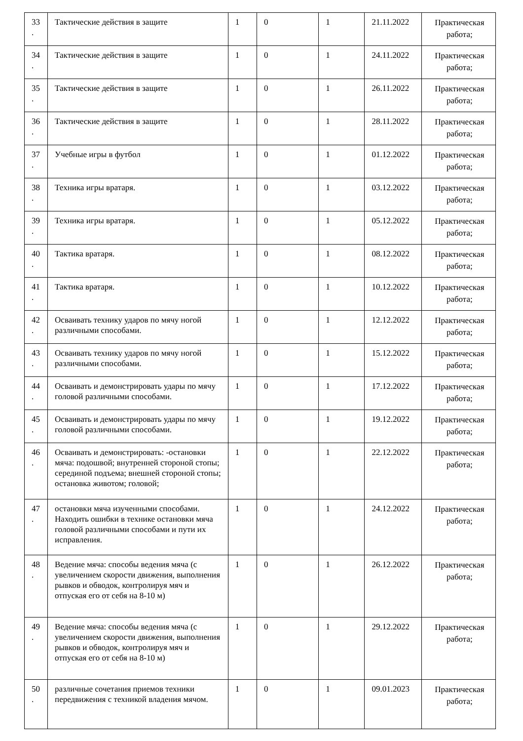| 33 . | Тактические действия в защите | 1 | 0 | 1 | 21.11.2022 | Практическая работа; |
| 34 . | Тактические действия в защите | 1 | 0 | 1 | 24.11.2022 | Практическая работа; |
| 35 . | Тактические действия в защите | 1 | 0 | 1 | 26.11.2022 | Практическая работа; |
| 36 . | Тактические действия в защите | 1 | 0 | 1 | 28.11.2022 | Практическая работа; |
| 37 . | Учебные игры в футбол | 1 | 0 | 1 | 01.12.2022 | Практическая работа; |
| 38 . | Техника игры вратаря. | 1 | 0 | 1 | 03.12.2022 | Практическая работа; |
| 39 . | Техника игры вратаря. | 1 | 0 | 1 | 05.12.2022 | Практическая работа; |
| 40 . | Тактика вратаря. | 1 | 0 | 1 | 08.12.2022 | Практическая работа; |
| 41 . | Тактика вратаря. | 1 | 0 | 1 | 10.12.2022 | Практическая работа; |
| 42 . | Осваивать технику ударов по мячу ногой различными способами. | 1 | 0 | 1 | 12.12.2022 | Практическая работа; |
| 43 . | Осваивать технику ударов по мячу ногой различными способами. | 1 | 0 | 1 | 15.12.2022 | Практическая работа; |
| 44 . | Осваивать и демонстрировать удары по мячу головой различными способами. | 1 | 0 | 1 | 17.12.2022 | Практическая работа; |
| 45 . | Осваивать и демонстрировать удары по мячу головой различными способами. | 1 | 0 | 1 | 19.12.2022 | Практическая работа; |
| 46 . | Осваивать и демонстрировать: -остановки мяча: подошвой; внутренней стороной стопы; серединой подъема; внешней стороной стопы; остановка животом; головой; | 1 | 0 | 1 | 22.12.2022 | Практическая работа; |
| 47 . | остановки мяча изученными способами. Находить ошибки в технике остановки мяча головой различными способами и пути их исправления. | 1 | 0 | 1 | 24.12.2022 | Практическая работа; |
| 48 . | Ведение мяча: способы ведения мяча (с увеличением скорости движения, выполнения рывков и обводок, контролируя мяч и отпуская его от себя на 8-10 м) | 1 | 0 | 1 | 26.12.2022 | Практическая работа; |
| 49 . | Ведение мяча: способы ведения мяча (с увеличением скорости движения, выполнения рывков и обводок, контролируя мяч и отпуская его от себя на 8-10 м) | 1 | 0 | 1 | 29.12.2022 | Практическая работа; |
| 50 . | различные сочетания приемов техники передвижения с техникой владения мячом. | 1 | 0 | 1 | 09.01.2023 | Практическая работа; |